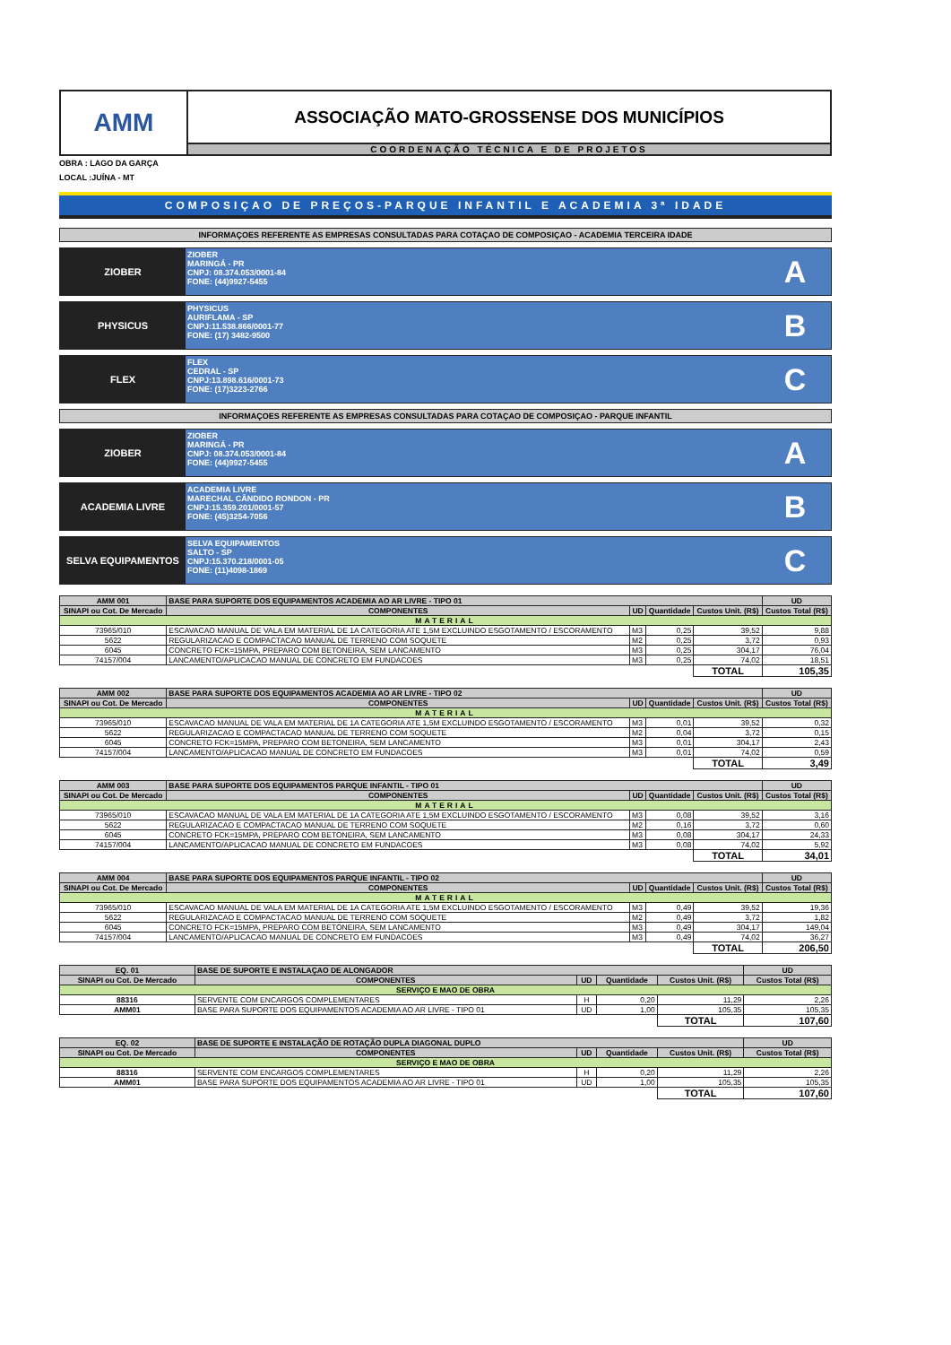AMM
ASSOCIAÇÃO MATO-GROSSENSE DOS MUNICÍPIOS
COORDENAÇÃO TÉCNICA E DE PROJETOS
OBRA : LAGO DA GARÇA
LOCAL :JUÍNA - MT
COMPOSIÇAO DE PREÇOS-PARQUE INFANTIL E ACADEMIA 3ª IDADE
INFORMAÇOES REFERENTE AS EMPRESAS CONSULTADAS PARA COTAÇAO DE COMPOSIÇAO - ACADEMIA TERCEIRA IDADE
ZIOBER
ZIOBER
MARINGÁ - PR
CNPJ: 08.374.053/0001-84
FONE: (44)9927-5455
A
PHYSICUS
PHYSICUS
AURIFLAMA - SP
CNPJ:11.538.866/0001-77
FONE: (17) 3482-9500
B
FLEX
FLEX
CEDRAL - SP
CNPJ:13.898.616/0001-73
FONE: (17)3223-2766
C
INFORMAÇOES REFERENTE AS EMPRESAS CONSULTADAS PARA COTAÇAO DE COMPOSIÇAO - PARQUE INFANTIL
ZIOBER
ZIOBER
MARINGÁ - PR
CNPJ: 08.374.053/0001-84
FONE: (44)9927-5455
A
ACADEMIA LIVRE
ACADEMIA LIVRE
MARECHAL CÂNDIDO RONDON - PR
CNPJ:15.359.201/0001-57
FONE: (45)3254-7056
B
SELVA EQUIPAMENTOS
SELVA EQUIPAMENTOS
SALTO - SP
CNPJ:15.370.218/0001-05
FONE: (11)4098-1869
C
| AMM 001 | BASE PARA SUPORTE DOS EQUIPAMENTOS ACADEMIA AO AR LIVRE - TIPO 01 | | | | UD |
| --- | --- | --- | --- | --- | --- |
| SINAPI ou Cot. De Mercado | COMPONENTES | UD | Quantidade | Custos Unit. (R$) | Custos Total (R$) |
| MATERIAL | | | | | |
| 73965/010 | ESCAVACAO MANUAL DE VALA EM MATERIAL DE 1A CATEGORIA ATE 1,5M EXCLUINDO ESGOTAMENTO / ESCORAMENTO | M3 | 0,25 | 39,52 | 9,88 |
| 5622 | REGULARIZACAO E COMPACTACAO MANUAL DE TERRENO COM SOQUETE | M2 | 0,25 | 3,72 | 0,93 |
| 6045 | CONCRETO FCK=15MPA, PREPARO COM BETONEIRA, SEM LANCAMENTO | M3 | 0,25 | 304,17 | 76,04 |
| 74157/004 | LANCAMENTO/APLICACAO MANUAL DE CONCRETO EM FUNDACOES | M3 | 0,25 | 74,02 | 18,51 |
| | | | | TOTAL | 105,35 |
| AMM 002 | BASE PARA SUPORTE DOS EQUIPAMENTOS ACADEMIA AO AR LIVRE - TIPO 02 | | | | UD |
| --- | --- | --- | --- | --- | --- |
| SINAPI ou Cot. De Mercado | COMPONENTES | UD | Quantidade | Custos Unit. (R$) | Custos Total (R$) |
| MATERIAL | | | | | |
| 73965/010 | ESCAVACAO MANUAL DE VALA EM MATERIAL DE 1A CATEGORIA ATE 1,5M EXCLUINDO ESGOTAMENTO / ESCORAMENTO | M3 | 0,01 | 39,52 | 0,32 |
| 5622 | REGULARIZACAO E COMPACTACAO MANUAL DE TERRENO COM SOQUETE | M2 | 0,04 | 3,72 | 0,15 |
| 6045 | CONCRETO FCK=15MPA, PREPARO COM BETONEIRA, SEM LANCAMENTO | M3 | 0,01 | 304,17 | 2,43 |
| 74157/004 | LANCAMENTO/APLICACAO MANUAL DE CONCRETO EM FUNDACOES | M3 | 0,01 | 74,02 | 0,59 |
| | | | | TOTAL | 3,49 |
| AMM 003 | BASE PARA SUPORTE DOS EQUIPAMENTOS PARQUE INFANTIL - TIPO 01 | | | | UD |
| --- | --- | --- | --- | --- | --- |
| SINAPI ou Cot. De Mercado | COMPONENTES | UD | Quantidade | Custos Unit. (R$) | Custos Total (R$) |
| MATERIAL | | | | | |
| 73965/010 | ESCAVACAO MANUAL DE VALA EM MATERIAL DE 1A CATEGORIA ATE 1,5M EXCLUINDO ESGOTAMENTO / ESCORAMENTO | M3 | 0,08 | 39,52 | 3,16 |
| 5622 | REGULARIZACAO E COMPACTACAO MANUAL DE TERRENO COM SOQUETE | M2 | 0,16 | 3,72 | 0,60 |
| 6045 | CONCRETO FCK=15MPA, PREPARO COM BETONEIRA, SEM LANCAMENTO | M3 | 0,08 | 304,17 | 24,33 |
| 74157/004 | LANCAMENTO/APLICACAO MANUAL DE CONCRETO EM FUNDACOES | M3 | 0,08 | 74,02 | 5,92 |
| | | | | TOTAL | 34,01 |
| AMM 004 | BASE PARA SUPORTE DOS EQUIPAMENTOS PARQUE INFANTIL - TIPO 02 | | | | UD |
| --- | --- | --- | --- | --- | --- |
| SINAPI ou Cot. De Mercado | COMPONENTES | UD | Quantidade | Custos Unit. (R$) | Custos Total (R$) |
| MATERIAL | | | | | |
| 73965/010 | ESCAVACAO MANUAL DE VALA EM MATERIAL DE 1A CATEGORIA ATE 1,5M EXCLUINDO ESGOTAMENTO / ESCORAMENTO | M3 | 0,49 | 39,52 | 19,36 |
| 5622 | REGULARIZACAO E COMPACTACAO MANUAL DE TERRENO COM SOQUETE | M2 | 0,49 | 3,72 | 1,82 |
| 6045 | CONCRETO FCK=15MPA, PREPARO COM BETONEIRA, SEM LANCAMENTO | M3 | 0,49 | 304,17 | 149,04 |
| 74157/004 | LANCAMENTO/APLICACAO MANUAL DE CONCRETO EM FUNDACOES | M3 | 0,49 | 74,02 | 36,27 |
| | | | | TOTAL | 206,50 |
| EQ. 01 | BASE DE SUPORTE E INSTALAÇAO DE ALONGADOR | | | | UD |
| --- | --- | --- | --- | --- | --- |
| SINAPI ou Cot. De Mercado | COMPONENTES | UD | Quantidade | Custos Unit. (R$) | Custos Total (R$) |
| SERVIÇO E MAO DE OBRA | | | | | |
| 88316 | SERVENTE COM ENCARGOS COMPLEMENTARES | H | 0,20 | 11,29 | 2,26 |
| AMM01 | BASE PARA SUPORTE DOS EQUIPAMENTOS ACADEMIA AO AR LIVRE - TIPO 01 | UD | 1,00 | 105,35 | 105,35 |
| | | | | TOTAL | 107,60 |
| EQ. 02 | BASE DE SUPORTE E INSTALAÇÃO DE ROTAÇÃO DUPLA DIAGONAL DUPLO | | | | UD |
| --- | --- | --- | --- | --- | --- |
| SINAPI ou Cot. De Mercado | COMPONENTES | UD | Quantidade | Custos Unit. (R$) | Custos Total (R$) |
| SERVIÇO E MAO DE OBRA | | | | | |
| 88316 | SERVENTE COM ENCARGOS COMPLEMENTARES | H | 0,20 | 11,29 | 2,26 |
| AMM01 | BASE PARA SUPORTE DOS EQUIPAMENTOS ACADEMIA AO AR LIVRE - TIPO 01 | UD | 1,00 | 105,35 | 105,35 |
| | | | | TOTAL | 107,60 |